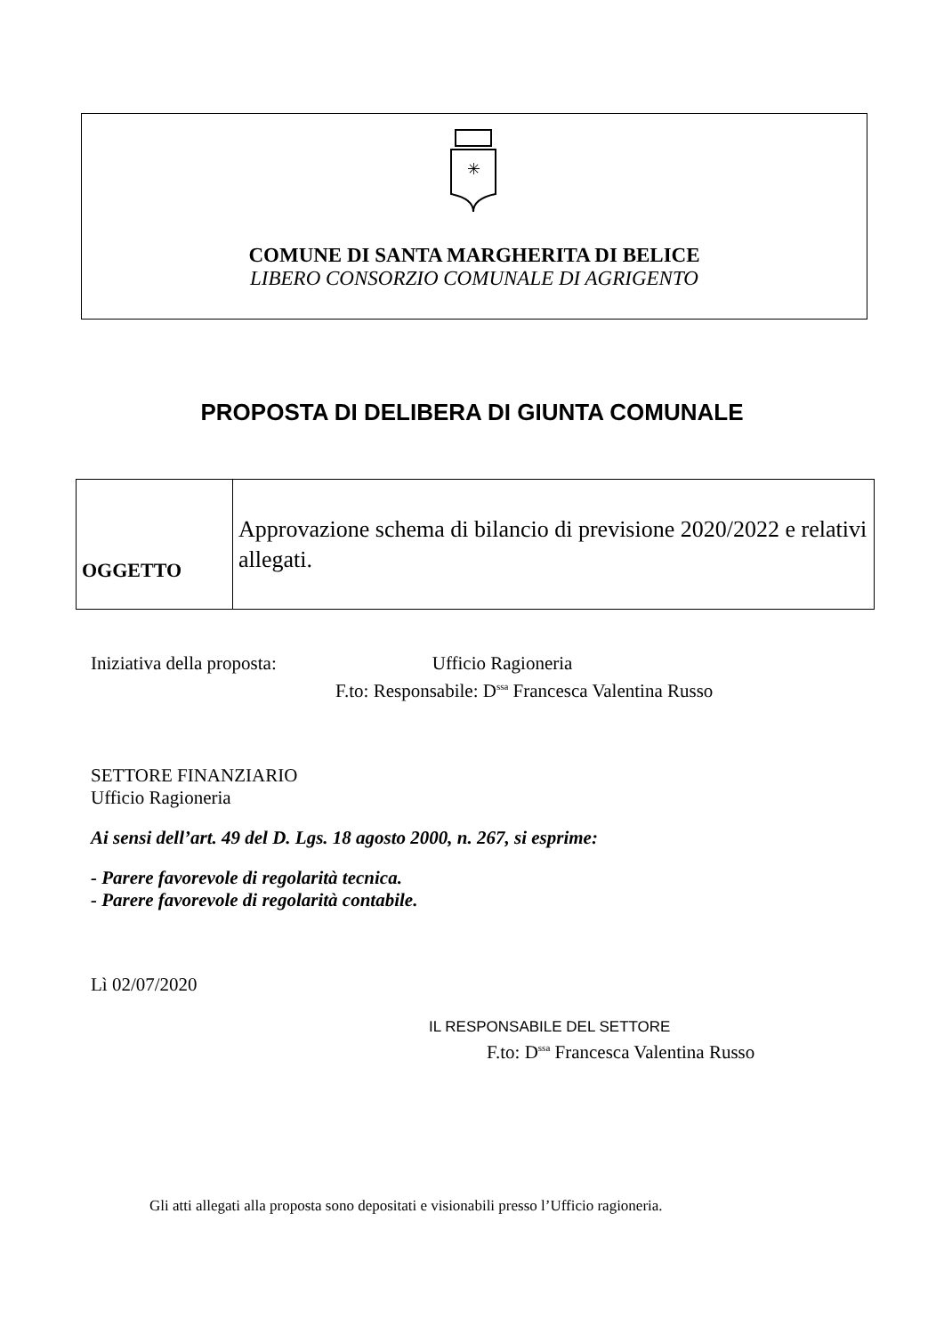✳
COMUNE DI SANTA MARGHERITA DI BELICE
LIBERO CONSORZIO COMUNALE DI AGRIGENTO
PROPOSTA DI DELIBERA DI GIUNTA COMUNALE
| OGGETTO | Approvazione schema di bilancio di previsione 2020/2022 e relativi allegati. |
Iniziativa della proposta: Ufficio Ragioneria
F.to: Responsabile: D<sup>ssa</sup> Francesca Valentina Russo
SETTORE FINANZIARIO
Ufficio Ragioneria
Ai sensi dell’art. 49 del D. Lgs. 18 agosto 2000, n. 267, si esprime:
- Parere favorevole di regolarità tecnica.
- Parere favorevole di regolarità contabile.
Lì 02/07/2020
IL RESPONSABILE DEL SETTORE
F.to: D<sup>ssa</sup> Francesca Valentina Russo
Gli atti allegati alla proposta sono depositati e visionabili presso l’Ufficio ragioneria.